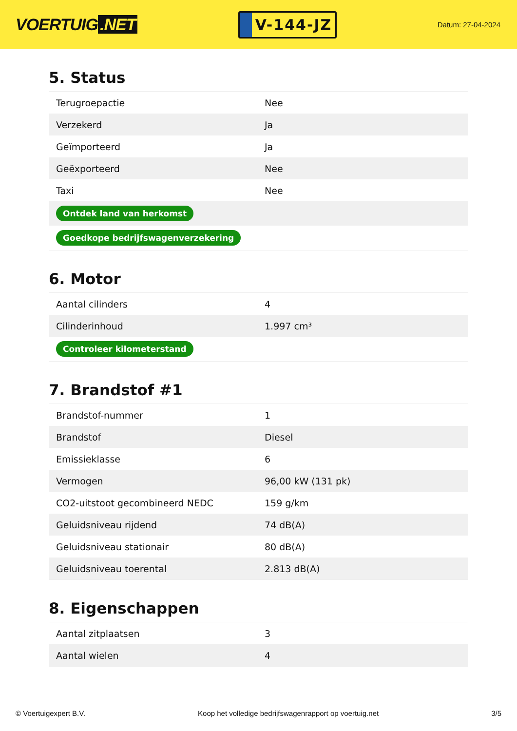VOERTUIG.NET
V-144-JZ
Datum: 27-04-2024
5. Status
| Terugroepactie | Nee |
| Verzekerd | Ja |
| Geïmporteerd | Ja |
| Geëxporteerd | Nee |
| Taxi | Nee |
| Ontdek land van herkomst | |
| Goedkope bedrijfswagenverzekering | |
6. Motor
| Aantal cilinders | 4 |
| Cilinderinhoud | 1.997 cm³ |
| Controleer kilometerstand | |
7. Brandstof #1
| Brandstof-nummer | 1 |
| Brandstof | Diesel |
| Emissieklasse | 6 |
| Vermogen | 96,00 kW (131 pk) |
| CO2-uitstoot gecombineerd NEDC | 159 g/km |
| Geluidsniveau rijdend | 74 dB(A) |
| Geluidsniveau stationair | 80 dB(A) |
| Geluidsniveau toerental | 2.813 dB(A) |
8. Eigenschappen
| Aantal zitplaatsen | 3 |
| Aantal wielen | 4 |
© Voertuigexpert B.V. Koop het volledige bedrijfswagenrapport op voertuig.net 3/5